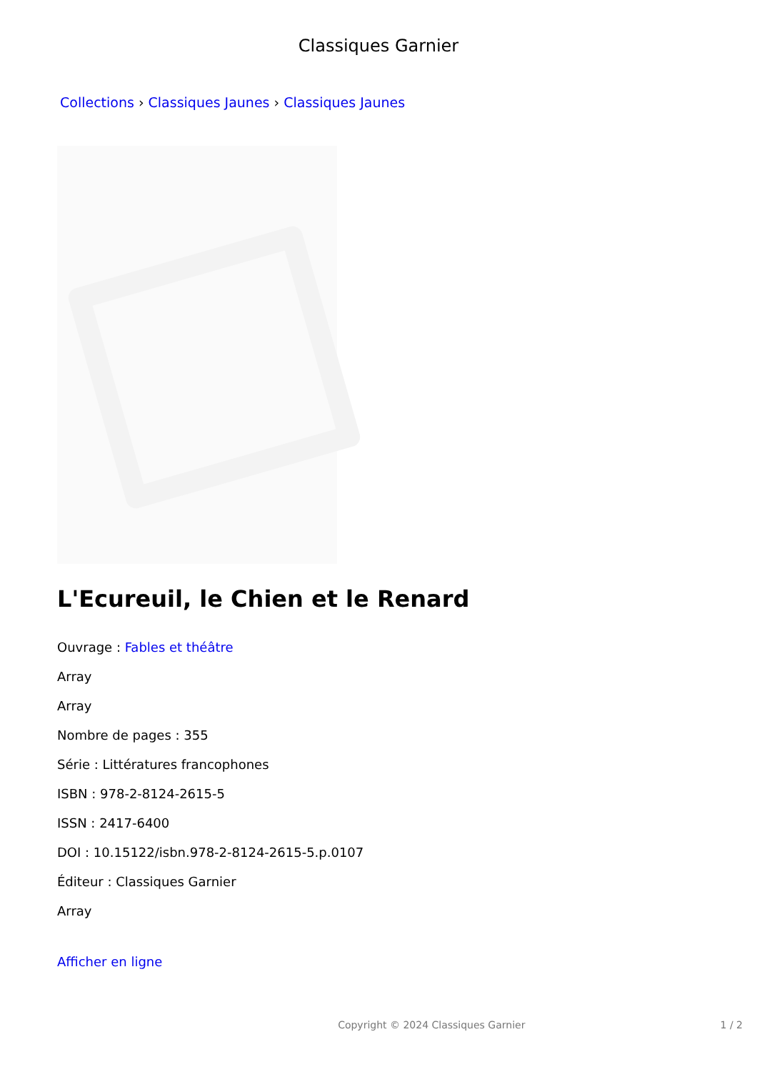Classiques Garnier
Collections › Classiques Jaunes › Classiques Jaunes
L'Ecureuil, le Chien et le Renard
Ouvrage : Fables et théâtre
Array
Array
Nombre de pages : 355
Série : Littératures francophones
ISBN : 978-2-8124-2615-5
ISSN : 2417-6400
DOI : 10.15122/isbn.978-2-8124-2615-5.p.0107
Éditeur : Classiques Garnier
Array
Afficher en ligne
Copyright © 2024 Classiques Garnier 1 / 2